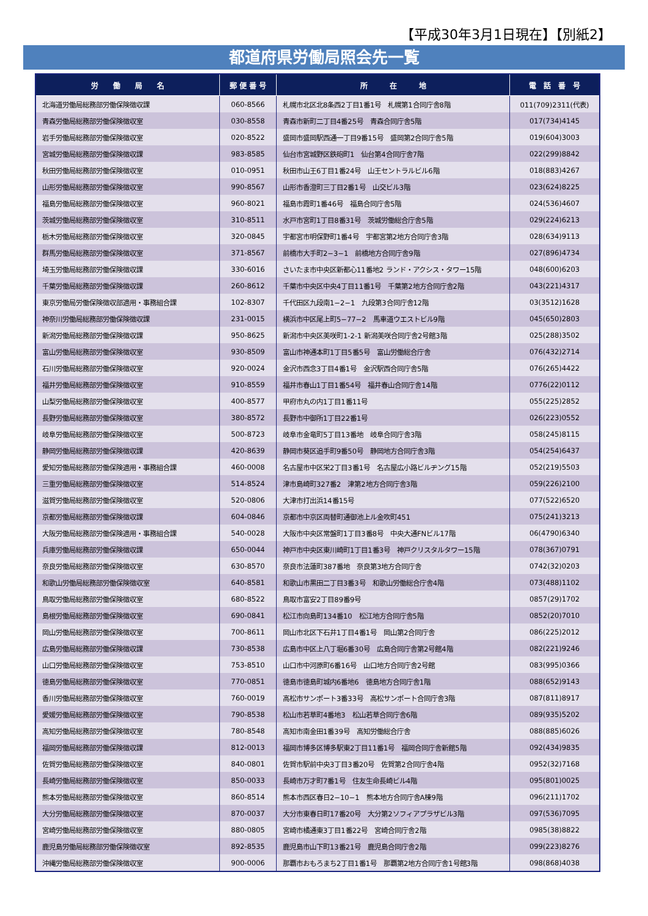【平成30年3月1日現在】【別紙2】
都道府県労働局照会先一覧
| 労 働 局 名 | 郵 便 番 号 | 所 在 地 | 電 話 番 号 |
| --- | --- | --- | --- |
| 北海道労働局総務部労働保険徴収課 | 060-8566 | 札幌市北区北8条西2丁目1番1号 札幌第1合同庁舎8階 | 011(709)2311(代表) |
| 青森労働局総務部労働保険徴収室 | 030-8558 | 青森市新町二丁目4番25号 青森合同庁舎5階 | 017(734)4145 |
| 岩手労働局総務部労働保険徴収室 | 020-8522 | 盛岡市盛岡駅西通一丁目9番15号 盛岡第2合同庁舎5階 | 019(604)3003 |
| 宮城労働局総務部労働保険徴収課 | 983-8585 | 仙台市宮城野区鉄砲町1 仙台第4合同庁舎7階 | 022(299)8842 |
| 秋田労働局総務部労働保険徴収室 | 010-0951 | 秋田市山王6丁目1番24号 山王セントラルビル6階 | 018(883)4267 |
| 山形労働局総務部労働保険徴収室 | 990-8567 | 山形市香澄町三丁目2番1号 山交ビル3階 | 023(624)8225 |
| 福島労働局総務部労働保険徴収室 | 960-8021 | 福島市霞町1番46号 福島合同庁舎5階 | 024(536)4607 |
| 茨城労働局総務部労働保険徴収室 | 310-8511 | 水戸市宮町1丁目8番31号 茨城労働総合庁舎5階 | 029(224)6213 |
| 栃木労働局総務部労働保険徴収室 | 320-0845 | 宇都宮市明保野町1番4号 宇都宮第2地方合同庁舎3階 | 028(634)9113 |
| 群馬労働局総務部労働保険徴収室 | 371-8567 | 前橋市大手町2−3−1 前橋地方合同庁舎9階 | 027(896)4734 |
| 埼玉労働局総務部労働保険徴収課 | 330-6016 | さいたま市中央区新都心11番地2 ランド・アクシス・タワー15階 | 048(600)6203 |
| 千葉労働局総務部労働保険徴収課 | 260-8612 | 千葉市中央区中央4丁目11番1号 千葉第2地方合同庁舎2階 | 043(221)4317 |
| 東京労働局労働保険徴収部適用・事務組合課 | 102-8307 | 千代田区九段南1−2−1 九段第3合同庁舎12階 | 03(3512)1628 |
| 神奈川労働局総務部労働保険徴収課 | 231-0015 | 横浜市中区尾上町5−77−2 馬車道ウエストビル9階 | 045(650)2803 |
| 新潟労働局総務部労働保険徴収課 | 950-8625 | 新潟市中央区美咲町1-2-1 新潟美咲合同庁舎2号館3階 | 025(288)3502 |
| 富山労働局総務部労働保険徴収室 | 930-8509 | 富山市神通本町1丁目5番5号 富山労働総合庁舎 | 076(432)2714 |
| 石川労働局総務部労働保険徴収室 | 920-0024 | 金沢市西念3丁目4番1号 金沢駅西合同庁舎5階 | 076(265)4422 |
| 福井労働局総務部労働保険徴収室 | 910-8559 | 福井市春山1丁目1番54号 福井春山合同庁舎14階 | 0776(22)0112 |
| 山梨労働局総務部労働保険徴収室 | 400-8577 | 甲府市丸の内1丁目1番11号 | 055(225)2852 |
| 長野労働局総務部労働保険徴収室 | 380-8572 | 長野市中御所1丁目22番1号 | 026(223)0552 |
| 岐阜労働局総務部労働保険徴収室 | 500-8723 | 岐阜市金竜町5丁目13番地 岐阜合同庁舎3階 | 058(245)8115 |
| 静岡労働局総務部労働保険徴収課 | 420-8639 | 静岡市葵区追手町9番50号 静岡地方合同庁舎3階 | 054(254)6437 |
| 愛知労働局総務部労働保険適用・事務組合課 | 460-0008 | 名古屋市中区栄2丁目3番1号 名古屋広小路ビルヂング15階 | 052(219)5503 |
| 三重労働局総務部労働保険徴収室 | 514-8524 | 津市島崎町327番2 津第2地方合同庁舎3階 | 059(226)2100 |
| 滋賀労働局総務部労働保険徴収室 | 520-0806 | 大津市打出浜14番15号 | 077(522)6520 |
| 京都労働局総務部労働保険徴収課 | 604-0846 | 京都市中京区両替町通御池上ル金吹町451 | 075(241)3213 |
| 大阪労働局総務部労働保険適用・事務組合課 | 540-0028 | 大阪市中央区常盤町1丁目3番8号 中央大通FNビル17階 | 06(4790)6340 |
| 兵庫労働局総務部労働保険徴収課 | 650-0044 | 神戸市中央区東川崎町1丁目1番3号 神戸クリスタルタワー15階 | 078(367)0791 |
| 奈良労働局総務部労働保険徴収室 | 630-8570 | 奈良市法蓮町387番地 奈良第3地方合同庁舎 | 0742(32)0203 |
| 和歌山労働局総務部労働保険徴収室 | 640-8581 | 和歌山市黒田二丁目3番3号 和歌山労働総合庁舎4階 | 073(488)1102 |
| 鳥取労働局総務部労働保険徴収室 | 680-8522 | 鳥取市富安2丁目89番9号 | 0857(29)1702 |
| 島根労働局総務部労働保険徴収室 | 690-0841 | 松江市向島町134番10 松江地方合同庁舎5階 | 0852(20)7010 |
| 岡山労働局総務部労働保険徴収室 | 700-8611 | 岡山市北区下石井1丁目4番1号 岡山第2合同庁舎 | 086(225)2012 |
| 広島労働局総務部労働保険徴収課 | 730-8538 | 広島市中区上八丁堀6番30号 広島合同庁舎第2号館4階 | 082(221)9246 |
| 山口労働局総務部労働保険徴収室 | 753-8510 | 山口市中河原町6番16号 山口地方合同庁舎2号館 | 083(995)0366 |
| 徳島労働局総務部労働保険徴収室 | 770-0851 | 徳島市徳島町城内6番地6 徳島地方合同庁舎1階 | 088(652)9143 |
| 香川労働局総務部労働保険徴収室 | 760-0019 | 高松市サンポート3番33号 高松サンポート合同庁舎3階 | 087(811)8917 |
| 愛媛労働局総務部労働保険徴収室 | 790-8538 | 松山市若草町4番地3 松山若草合同庁舎6階 | 089(935)5202 |
| 高知労働局総務部労働保険徴収室 | 780-8548 | 高知市南金田1番39号 高知労働総合庁舎 | 088(885)6026 |
| 福岡労働局総務部労働保険徴収課 | 812-0013 | 福岡市博多区博多駅東2丁目11番1号 福岡合同庁舎新館5階 | 092(434)9835 |
| 佐賀労働局総務部労働保険徴収室 | 840-0801 | 佐賀市駅前中央3丁目3番20号 佐賀第2合同庁舎4階 | 0952(32)7168 |
| 長崎労働局総務部労働保険徴収室 | 850-0033 | 長崎市万才町7番1号 住友生命長崎ビル4階 | 095(801)0025 |
| 熊本労働局総務部労働保険徴収室 | 860-8514 | 熊本市西区春日2−10−1 熊本地方合同庁舎A棟9階 | 096(211)1702 |
| 大分労働局総務部労働保険徴収室 | 870-0037 | 大分市東春日町17番20号 大分第2ソフィアプラザビル3階 | 097(536)7095 |
| 宮崎労働局総務部労働保険徴収室 | 880-0805 | 宮崎市橘通東3丁目1番22号 宮崎合同庁舎2階 | 0985(38)8822 |
| 鹿児島労働局総務部労働保険徴収室 | 892-8535 | 鹿児島市山下町13番21号 鹿児島合同庁舎2階 | 099(223)8276 |
| 沖縄労働局総務部労働保険徴収室 | 900-0006 | 那覇市おもろまち2丁目1番1号 那覇第2地方合同庁舎1号館3階 | 098(868)4038 |